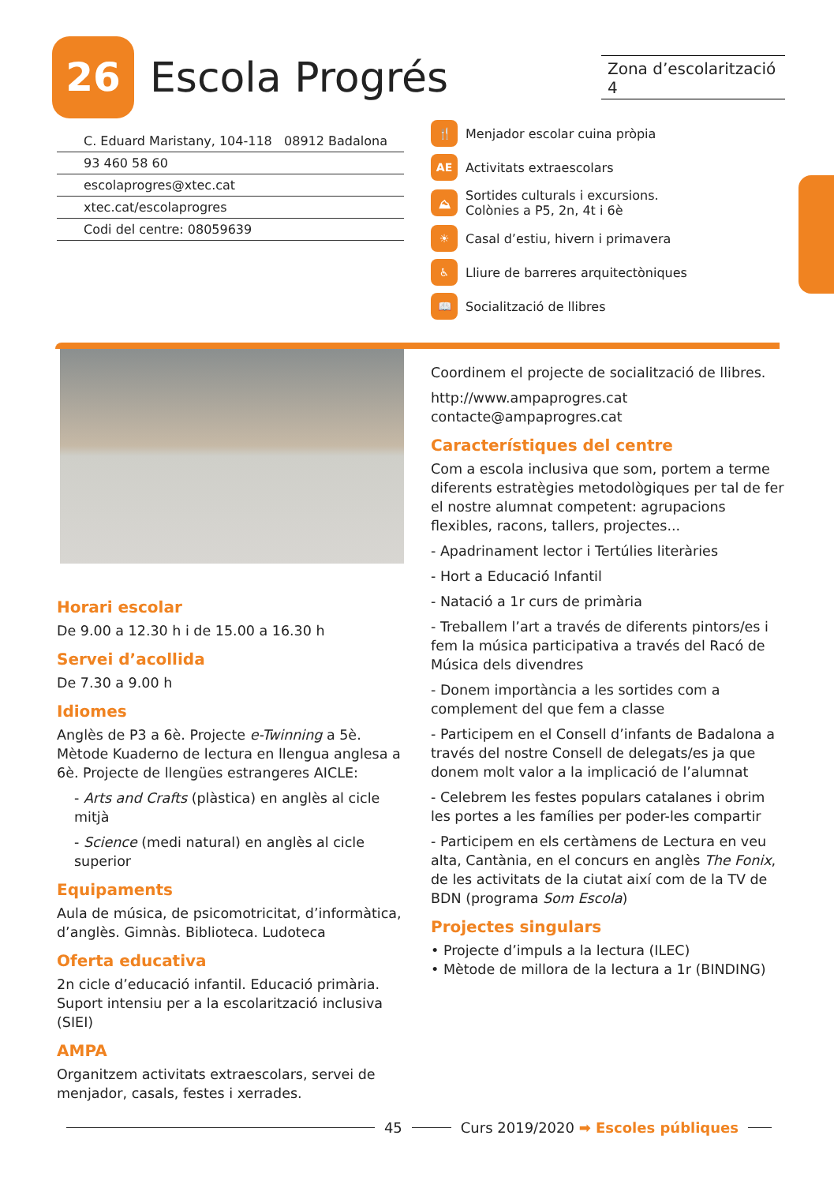26
Escola Progrés
Zona d’escolarització 4
C. Eduard Maristany, 104-118 08912 Badalona
93 460 58 60
escolaprogres@xtec.cat
xtec.cat/escolaprogres
Codi del centre: 08059639
🍴 Menjador escolar cuina pròpia
AE Activitats extraescolars
⛰ Sortides culturals i excursions.
Colònies a P5, 2n, 4t i 6è
☀ Casal d’estiu, hivern i primavera
♿ Lliure de barreres arquitectòniques
📖 Socialització de llibres
Horari escolar
De 9.00 a 12.30 h i de 15.00 a 16.30 h
Servei d’acollida
De 7.30 a 9.00 h
Idiomes
Anglès de P3 a 6è. Projecte e-Twinning a 5è. Mètode Kuaderno de lectura en llengua anglesa a 6è. Projecte de llengües estrangeres AICLE:
- Arts and Crafts (plàstica) en anglès al cicle mitjà
- Science (medi natural) en anglès al cicle superior
Equipaments
Aula de música, de psicomotricitat, d’informàtica, d’anglès. Gimnàs. Biblioteca. Ludoteca
Oferta educativa
2n cicle d’educació infantil. Educació primària. Suport intensiu per a la escolarització inclusiva (SIEI)
AMPA
Organitzem activitats extraescolars, servei de menjador, casals, festes i xerrades.
Coordinem el projecte de socialització de llibres.
http://www.ampaprogres.cat
contacte@ampaprogres.cat
Característiques del centre
Com a escola inclusiva que som, portem a terme diferents estratègies metodològiques per tal de fer el nostre alumnat competent: agrupacions flexibles, racons, tallers, projectes...
- Apadrinament lector i Tertúlies literàries
- Hort a Educació Infantil
- Natació a 1r curs de primària
- Treballem l’art a través de diferents pintors/es i fem la música participativa a través del Racó de Música dels divendres
- Donem importància a les sortides com a complement del que fem a classe
- Participem en el Consell d’infants de Badalona a través del nostre Consell de delegats/es ja que donem molt valor a la implicació de l’alumnat
- Celebrem les festes populars catalanes i obrim les portes a les famílies per poder-les compartir
- Participem en els certàmens de Lectura en veu alta, Cantània, en el concurs en anglès The Fonix, de les activitats de la ciutat així com de la TV de BDN (programa Som Escola)
Projectes singulars
• Projecte d’impuls a la lectura (ILEC)
• Mètode de millora de la lectura a 1r (BINDING)
45 Curs 2019/2020 ➡ Escoles públiques